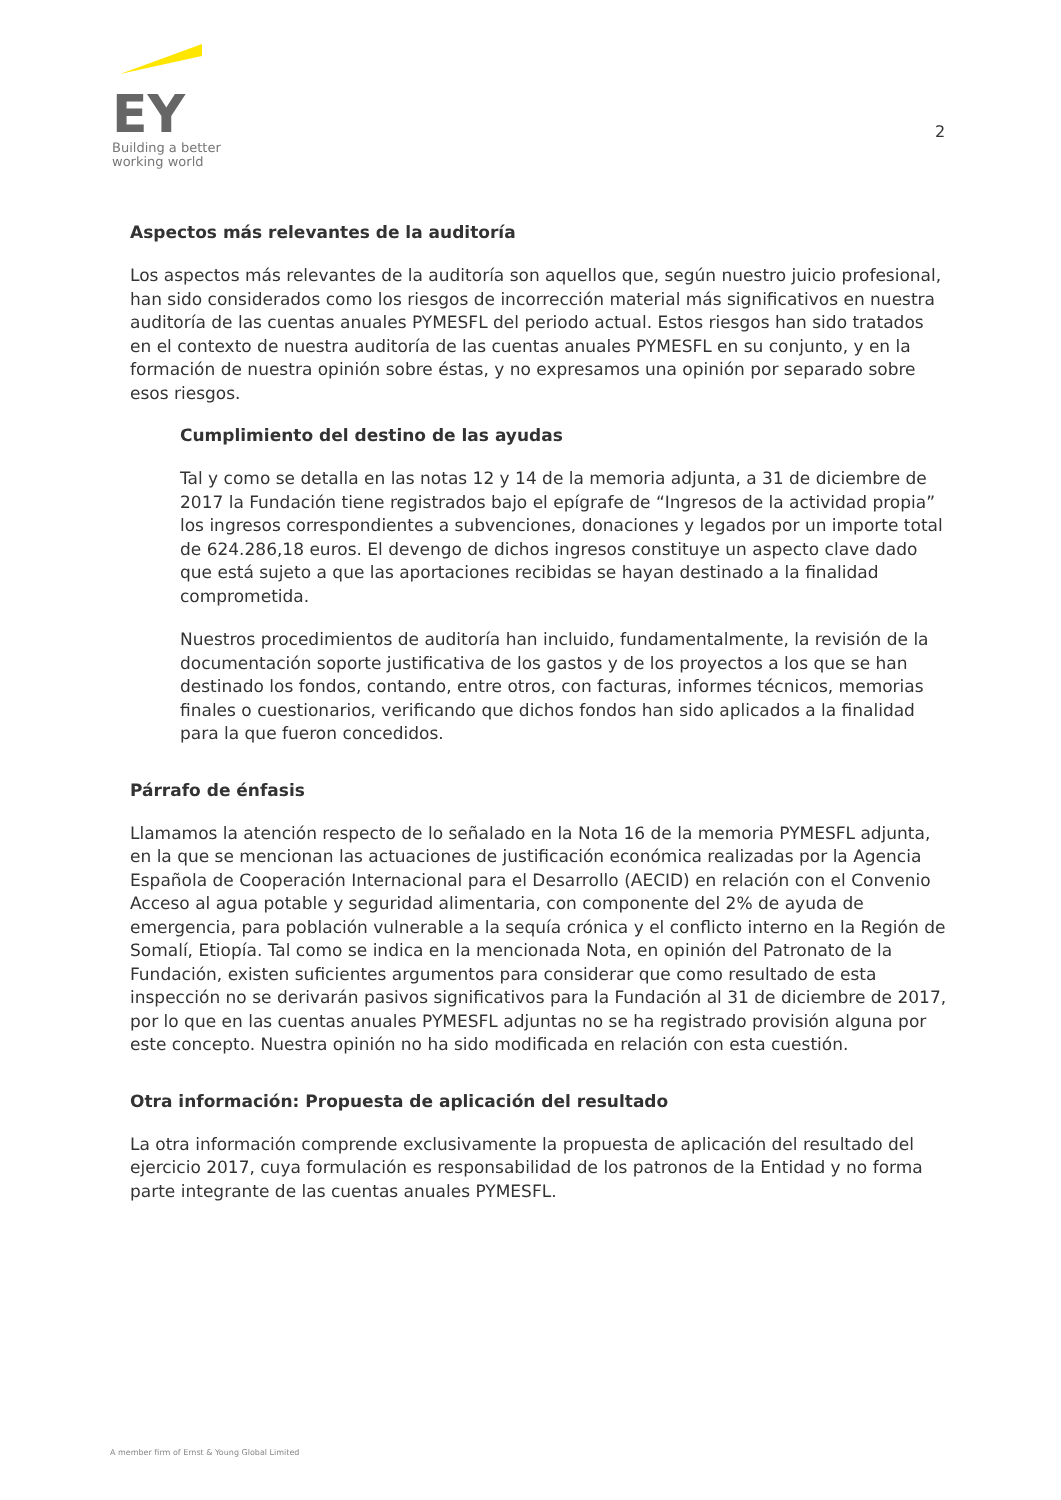EY
Building a better
working world
2
Aspectos más relevantes de la auditoría
Los aspectos más relevantes de la auditoría son aquellos que, según nuestro juicio profesional, han sido considerados como los riesgos de incorrección material más significativos en nuestra auditoría de las cuentas anuales PYMESFL del periodo actual. Estos riesgos han sido tratados en el contexto de nuestra auditoría de las cuentas anuales PYMESFL en su conjunto, y en la formación de nuestra opinión sobre éstas, y no expresamos una opinión por separado sobre esos riesgos.
Cumplimiento del destino de las ayudas
Tal y como se detalla en las notas 12 y 14 de la memoria adjunta, a 31 de diciembre de 2017 la Fundación tiene registrados bajo el epígrafe de “Ingresos de la actividad propia” los ingresos correspondientes a subvenciones, donaciones y legados por un importe total de 624.286,18 euros. El devengo de dichos ingresos constituye un aspecto clave dado que está sujeto a que las aportaciones recibidas se hayan destinado a la finalidad comprometida.
Nuestros procedimientos de auditoría han incluido, fundamentalmente, la revisión de la documentación soporte justificativa de los gastos y de los proyectos a los que se han destinado los fondos, contando, entre otros, con facturas, informes técnicos, memorias finales o cuestionarios, verificando que dichos fondos han sido aplicados a la finalidad para la que fueron concedidos.
Párrafo de énfasis
Llamamos la atención respecto de lo señalado en la Nota 16 de la memoria PYMESFL adjunta, en la que se mencionan las actuaciones de justificación económica realizadas por la Agencia Española de Cooperación Internacional para el Desarrollo (AECID) en relación con el Convenio Acceso al agua potable y seguridad alimentaria, con componente del 2% de ayuda de emergencia, para población vulnerable a la sequía crónica y el conflicto interno en la Región de Somalí, Etiopía. Tal como se indica en la mencionada Nota, en opinión del Patronato de la Fundación, existen suficientes argumentos para considerar que como resultado de esta inspección no se derivarán pasivos significativos para la Fundación al 31 de diciembre de 2017, por lo que en las cuentas anuales PYMESFL adjuntas no se ha registrado provisión alguna por este concepto. Nuestra opinión no ha sido modificada en relación con esta cuestión.
Otra información: Propuesta de aplicación del resultado
La otra información comprende exclusivamente la propuesta de aplicación del resultado del ejercicio 2017, cuya formulación es responsabilidad de los patronos de la Entidad y no forma parte integrante de las cuentas anuales PYMESFL.
A member firm of Ernst & Young Global Limited